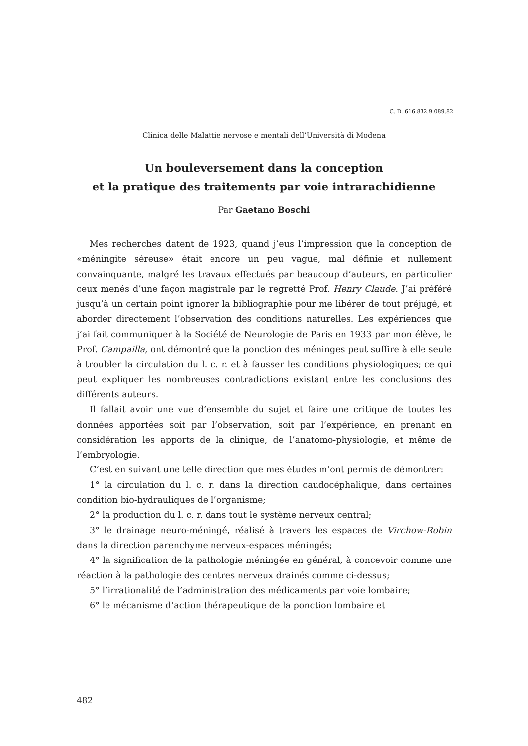C. D. 616.832.9.089.82
Clinica delle Malattie nervose e mentali dell’Università di Modena
Un bouleversement dans la conception
et la pratique des traitements par voie intrarachidienne
Par Gaetano Boschi
Mes recherches datent de 1923, quand j’eus l’impression que la conception de «méningite séreuse» était encore un peu vague, mal définie et nullement convainquante, malgré les travaux effectués par beaucoup d’auteurs, en particulier ceux menés d’une façon magistrale par le regretté Prof. Henry Claude. J’ai préféré jusqu’à un certain point ignorer la bibliographie pour me libérer de tout préjugé, et aborder directement l’observation des conditions naturelles. Les expériences que j’ai fait communiquer à la Société de Neurologie de Paris en 1933 par mon élève, le Prof. Campailla, ont démontré que la ponction des méninges peut suffire à elle seule à troubler la circulation du l. c. r. et à fausser les conditions physiologiques; ce qui peut expliquer les nombreuses contradictions existant entre les conclusions des différents auteurs.
Il fallait avoir une vue d’ensemble du sujet et faire une critique de toutes les données apportées soit par l’observation, soit par l’expérience, en prenant en considération les apports de la clinique, de l’anatomo-physiologie, et même de l’embryologie.
C’est en suivant une telle direction que mes études m’ont permis de démontrer:
1° la circulation du l. c. r. dans la direction caudocéphalique, dans certaines condition bio-hydrauliques de l’organisme;
2° la production du l. c. r. dans tout le système nerveux central;
3° le drainage neuro-méningé, réalisé à travers les espaces de Virchow-Robin dans la direction parenchyme nerveux-espaces méningés;
4° la signification de la pathologie méningée en général, à concevoir comme une réaction à la pathologie des centres nerveux drainés comme ci-dessus;
5° l’irrationalité de l’administration des médicaments par voie lombaire;
6° le mécanisme d’action thérapeutique de la ponction lombaire et
482